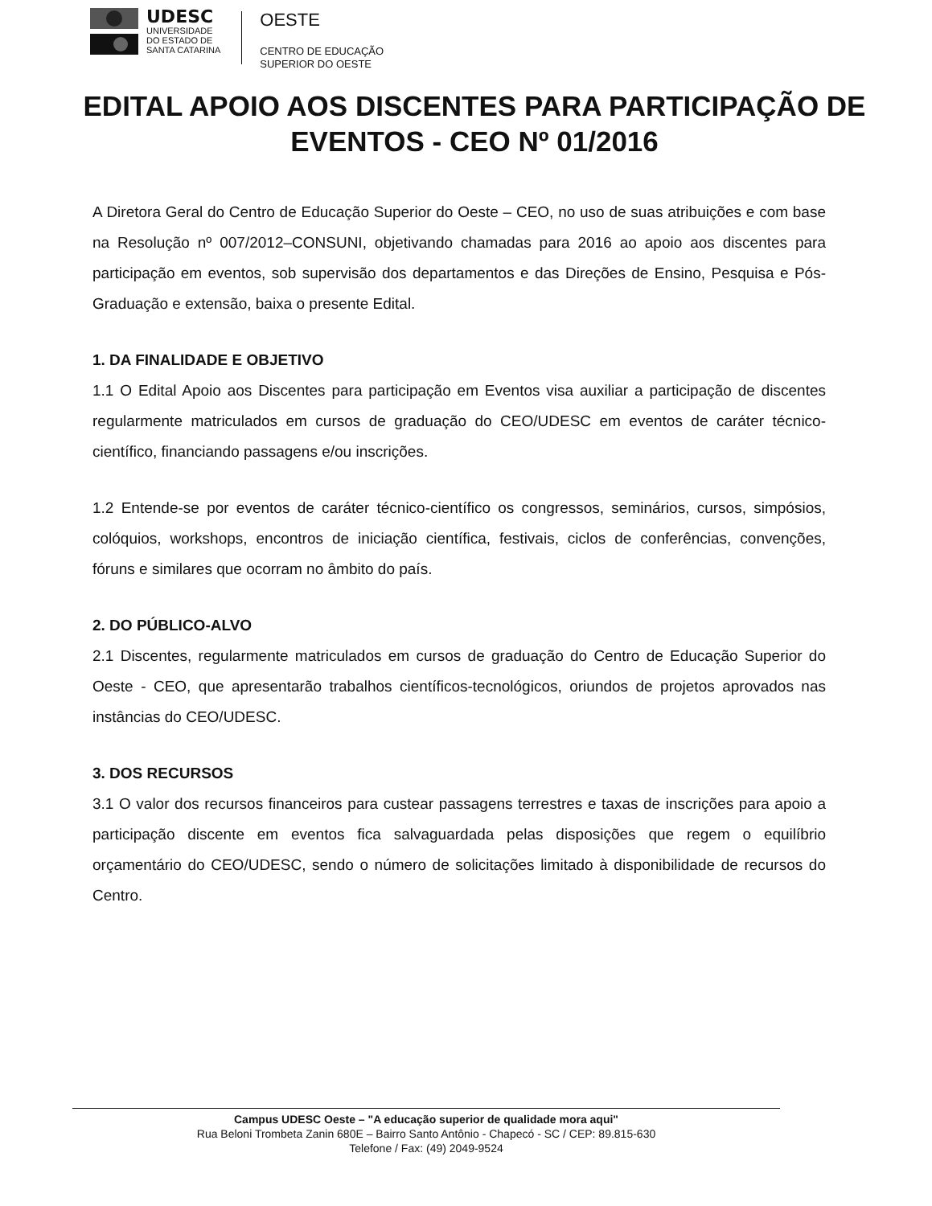UDESC
UNIVERSIDADE
DO ESTADO DE
SANTA CATARINA
OESTE
CENTRO DE EDUCAÇÃO
SUPERIOR DO OESTE
EDITAL APOIO AOS DISCENTES PARA PARTICIPAÇÃO DE EVENTOS - CEO Nº 01/2016
A Diretora Geral do Centro de Educação Superior do Oeste – CEO, no uso de suas atribuições e com base na Resolução nº 007/2012–CONSUNI, objetivando chamadas para 2016 ao apoio aos discentes para participação em eventos, sob supervisão dos departamentos e das Direções de Ensino, Pesquisa e Pós-Graduação e extensão, baixa o presente Edital.
1. DA FINALIDADE E OBJETIVO
1.1 O Edital Apoio aos Discentes para participação em Eventos visa auxiliar a participação de discentes regularmente matriculados em cursos de graduação do CEO/UDESC em eventos de caráter técnico-científico, financiando passagens e/ou inscrições.
1.2 Entende-se por eventos de caráter técnico-científico os congressos, seminários, cursos, simpósios, colóquios, workshops, encontros de iniciação científica, festivais, ciclos de conferências, convenções, fóruns e similares que ocorram no âmbito do país.
2. DO PÚBLICO-ALVO
2.1 Discentes, regularmente matriculados em cursos de graduação do Centro de Educação Superior do Oeste - CEO, que apresentarão trabalhos científicos-tecnológicos, oriundos de projetos aprovados nas instâncias do CEO/UDESC.
3. DOS RECURSOS
3.1 O valor dos recursos financeiros para custear passagens terrestres e taxas de inscrições para apoio a participação discente em eventos fica salvaguardada pelas disposições que regem o equilíbrio orçamentário do CEO/UDESC, sendo o número de solicitações limitado à disponibilidade de recursos do Centro.
Campus UDESC Oeste – "A educação superior de qualidade mora aqui"
Rua Beloni Trombeta Zanin 680E – Bairro Santo Antônio - Chapecó - SC / CEP: 89.815-630
Telefone / Fax: (49) 2049-9524